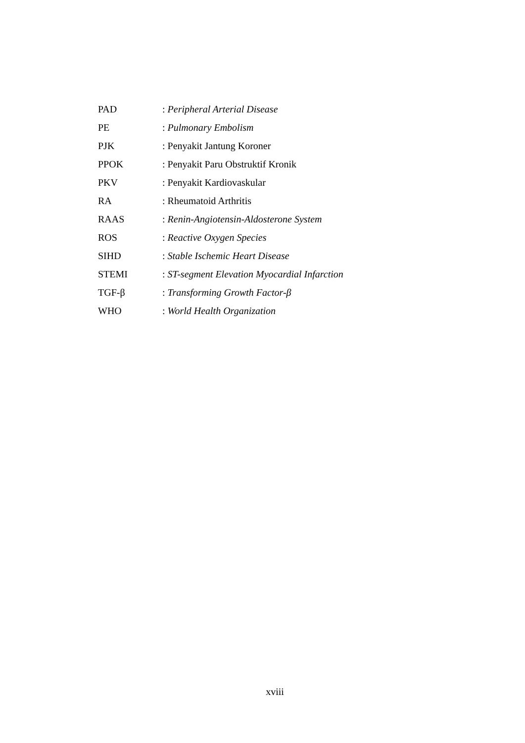| PAD | : Peripheral Arterial Disease |
| PE | : Pulmonary Embolism |
| PJK | : Penyakit Jantung Koroner |
| PPOK | : Penyakit Paru Obstruktif Kronik |
| PKV | : Penyakit Kardiovaskular |
| RA | : Rheumatoid Arthritis |
| RAAS | : Renin-Angiotensin-Aldosterone System |
| ROS | : Reactive Oxygen Species |
| SIHD | : Stable Ischemic Heart Disease |
| STEMI | : ST-segment Elevation Myocardial Infarction |
| TGF-β | : Transforming Growth Factor-β |
| WHO | : World Health Organization |
xviii